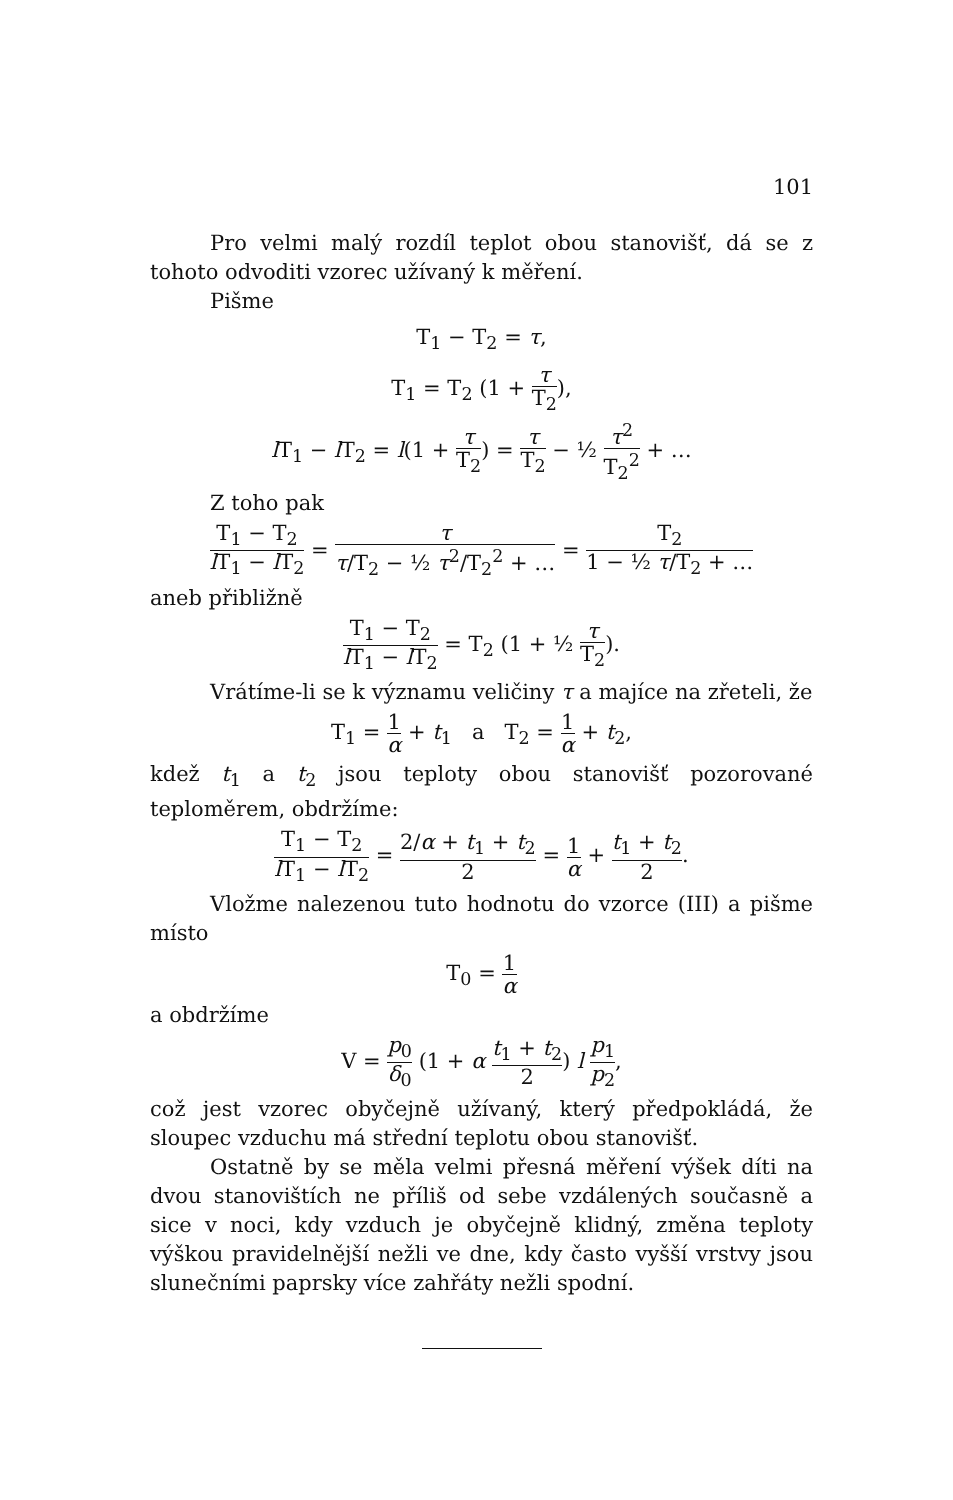101
Pro velmi malý rozdíl teplot obou stanovišť, dá se z tohoto odvoditi vzorec užívaný k měření.
Pišme
T<sub>1</sub> − T<sub>2</sub> = τ,
T<sub>1</sub> = T<sub>2</sub> (1 + τ T<sub>2</sub>),
l T<sub>1</sub> − l T<sub>2</sub> = l(1 + τ T<sub>2</sub>) = τ T<sub>2</sub> − ½ τ<sup>2</sup> T<sub>2</sub><sup>2</sup> + …
Z toho pak
T<sub>1</sub> − T<sub>2</sub> l T<sub>1</sub> − l T<sub>2</sub> = τ τ/T<sub>2</sub> − ½ τ<sup>2</sup>/T<sub>2</sub><sup>2</sup> + … = T<sub>2</sub> 1 − ½ τ/T<sub>2</sub> + …
aneb přibližně
T<sub>1</sub> − T<sub>2</sub> l T<sub>1</sub> − l T<sub>2</sub> = T<sub>2</sub> (1 + ½ τ T<sub>2</sub>).
Vrátíme-li se k významu veličiny τ a majíce na zřeteli, že
T<sub>1</sub> = 1 α + t<sub>1</sub> a T<sub>2</sub> = 1 α + t<sub>2</sub>,
kdež t<sub>1</sub> a t<sub>2</sub> jsou teploty obou stanovišť pozorované teploměrem, obdržíme:
T<sub>1</sub> − T<sub>2</sub> l T<sub>1</sub> − l T<sub>2</sub> = 2/α + t<sub>1</sub> + t<sub>2</sub> 2 = 1 α + t<sub>1</sub> + t<sub>2</sub> 2.
Vložme nalezenou tuto hodnotu do vzorce (III) a pišme místo
T<sub>0</sub> = 1 α
a obdržíme
V = p<sub>0</sub> δ<sub>0</sub> (1 + α t<sub>1</sub> + t<sub>2</sub> 2) l p<sub>1</sub> p<sub>2</sub>,
což jest vzorec obyčejně užívaný, který předpokládá, že sloupec vzduchu má střední teplotu obou stanovišť.
Ostatně by se měla velmi přesná měření výšek díti na dvou stanovištích ne příliš od sebe vzdálených současně a sice v noci, kdy vzduch je obyčejně klidný, změna teploty výškou pravidelnější nežli ve dne, kdy často vyšší vrstvy jsou slunečními paprsky více zahřáty nežli spodní.